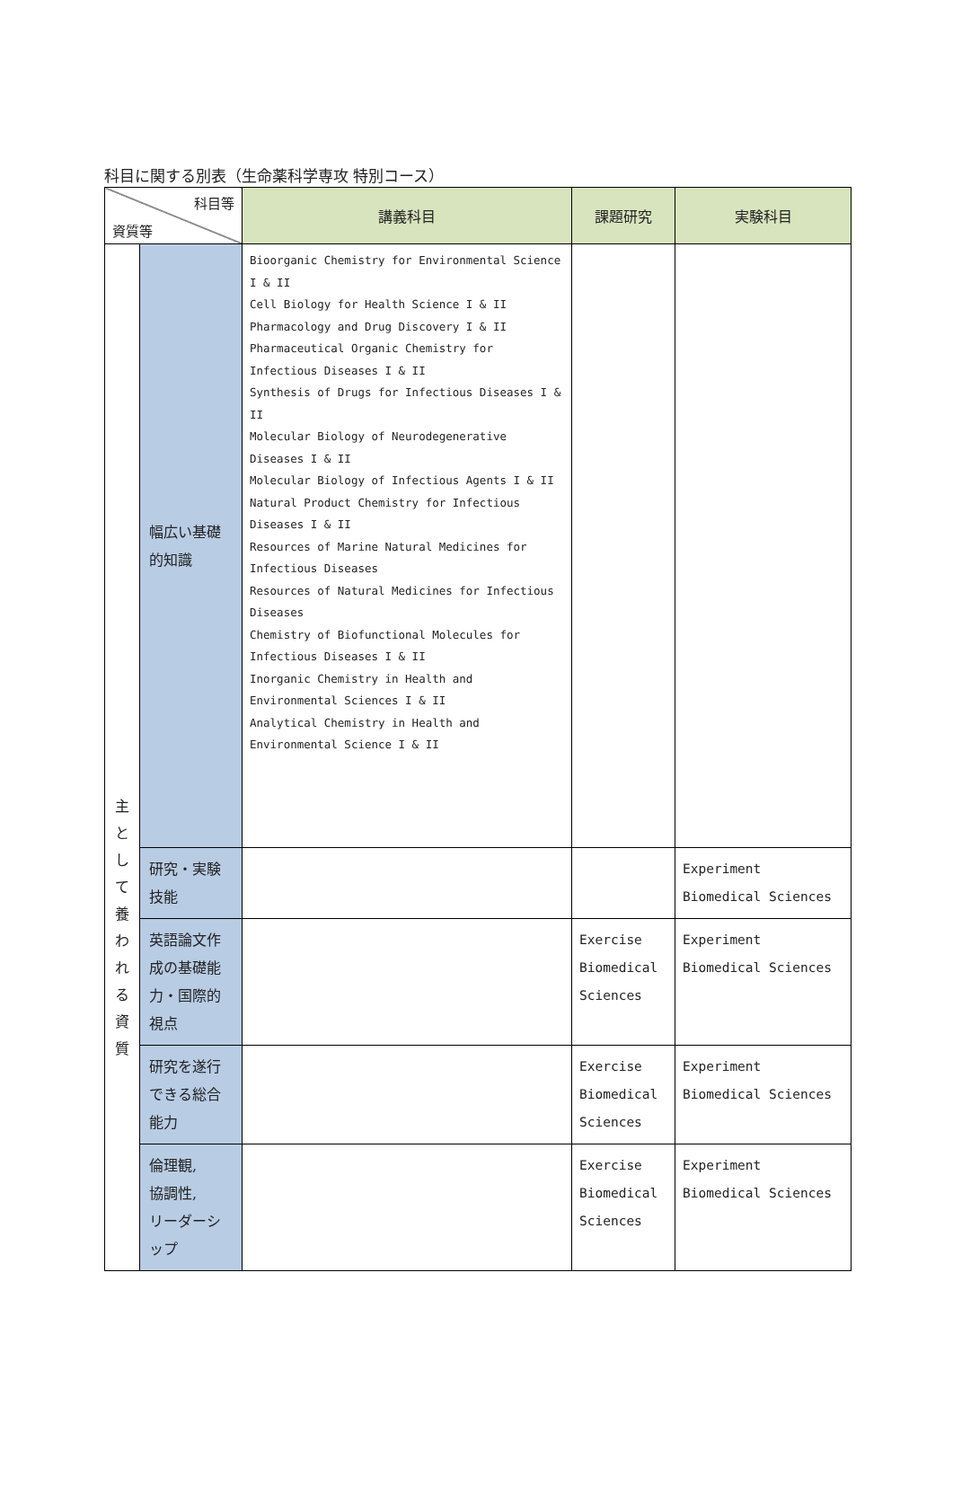科目に関する別表（生命薬科学専攻 特別コース）
| 科目等 資質等 | | 講義科目 | 課題研究 | 実験科目 |
| 主 と し て 養 わ れ る 資 質 | 幅広い基礎的知識 | Bioorganic Chemistry for Environmental Science I & II Cell Biology for Health Science I & II Pharmacology and Drug Discovery I & II Pharmaceutical Organic Chemistry for Infectious Diseases I & II Synthesis of Drugs for Infectious Diseases I & II Molecular Biology of Neurodegenerative Diseases I & II Molecular Biology of Infectious Agents I & II Natural Product Chemistry for Infectious Diseases I & II Resources of Marine Natural Medicines for Infectious Diseases Resources of Natural Medicines for Infectious Diseases Chemistry of Biofunctional Molecules for Infectious Diseases I & II Inorganic Chemistry in Health and Environmental Sciences I & II Analytical Chemistry in Health and Environmental Science I & II | | |
| | 研究・実験技能 | | | Experiment Biomedical Sciences |
| | 英語論文作成の基礎能力・国際的視点 | | Exercise Biomedical Sciences | Experiment Biomedical Sciences |
| | 研究を遂行できる総合能力 | | Exercise Biomedical Sciences | Experiment Biomedical Sciences |
| | 倫理観, 協調性, リーダーシップ | | Exercise Biomedical Sciences | Experiment Biomedical Sciences |